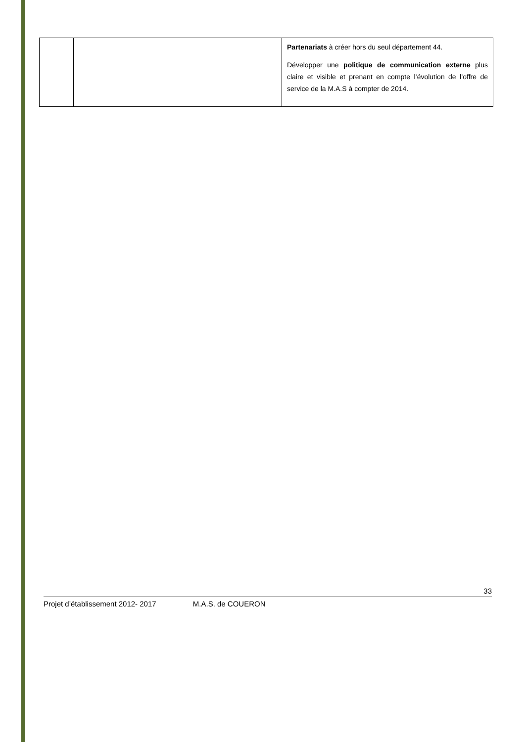| | | Partenariats à créer hors du seul département 44. Développer une politique de communication externe plus claire et visible et prenant en compte l’évolution de l’offre de service de la M.A.S à compter de 2014. |
33
Projet d’établissement 2012- 2017 M.A.S. de COUERON